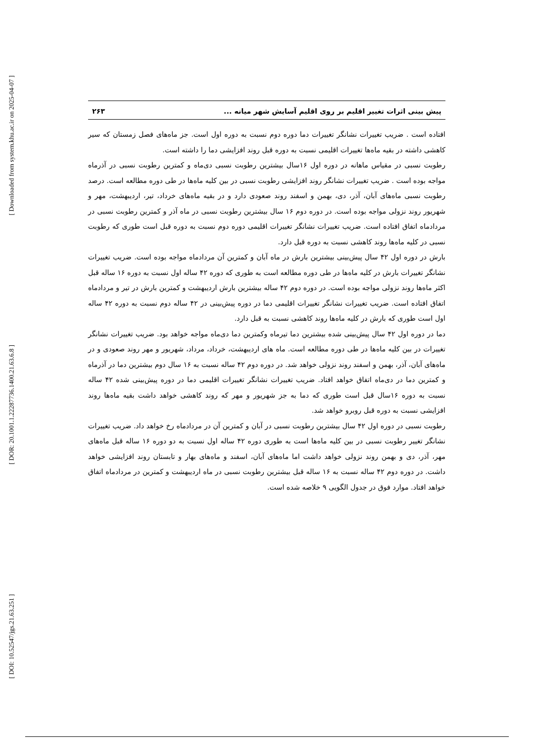[ Downloaded from system.khu.ac.ir on 2025-04-07 ]
[ DOR: 20.1001.1.22287736.1400.21.63.6.8 ]
[ DOI: 10.52547/jgs.21.63.251 ]
پیش بینی اثرات تغییر اقلیم بر روی اقلیم آسایش شهر میانه ... ۲۶۳
افتاده است . ضریب تغییرات نشانگر تغییرات دما دوره دوم نسبت به دوره اول است. جز ماه‌های فصل زمستان که سیر کاهشی داشته در بقیه ماه‌ها تغییرات اقلیمی نسبت به دوره قبل روند افزایشی دما را داشته است.
رطوبت نسبی در مقیاس ماهانه در دوره اول ۱۶سال بیشترین رطوبت نسبی دی‌ماه و کمترین رطوبت نسبی در آذرماه مواجه بوده است . ضریب تغییرات نشانگر روند افزایشی رطوبت نسبی در بین کلیه ماه‌ها در طی دوره مطالعه است. درصد رطوبت نسبی ماه‌های آبان، آذر، دی، بهمن و اسفند روند صعودی دارد و در بقیه ماه‌های خرداد، تیر، اردیبهشت، مهر و شهریور روند نزولی مواجه بوده است. در دوره دوم ۱۶ سال بیشترین رطوبت نسبی در ماه آذر و کمترین رطوبت نسبی در مردادماه اتفاق افتاده است. ضریب تغییرات نشانگر تغییرات اقلیمی دوره دوم نسبت به دوره قبل است طوری که رطوبت نسبی در کلیه ماه‌ها روند کاهشی نسبت به دوره قبل دارد.
بارش در دوره اول ۴۲ سال پیش‌بینی بیشترین بارش در ماه آبان و کمترین آن مردادماه مواجه بوده است. ضریب تغییرات نشانگر تغییرات بارش در کلیه ماه‌ها در طی دوره مطالعه است به طوری که دوره ۴۲ ساله اول نسبت به دوره ۱۶ ساله قبل اکثر ماه‌ها روند نزولی مواجه بوده است. در دوره دوم ۴۲ ساله بیشترین بارش اردیبهشت و کمترین بارش در تیر و مردادماه اتفاق افتاده است. ضریب تغییرات نشانگر تغییرات اقلیمی دما در دوره پیش‌بینی در ۴۲ ساله دوم نسبت به دوره ۴۲ ساله اول است طوری که بارش در کلیه ماه‌ها روند کاهشی نسبت به قبل دارد.
دما در دوره اول ۴۲ سال پیش‌بینی شده بیشترین دما تیرماه وکمترین دما دی‌ماه مواجه خواهد بود. ضریب تغییرات نشانگر تغییرات در بین کلیه ماه‌ها در طی دوره مطالعه است. ماه های اردیبهشت، خرداد، مرداد، شهریور و مهر روند صعودی و در ماه‌های آبان، آذر، بهمن و اسفند روند نزولی خواهد شد. در دوره دوم ۴۲ ساله نسبت به ۱۶ سال دوم بیشترین دما در آذرماه و کمترین دما در دی‌ماه اتفاق خواهد افتاد. ضریب تغییرات نشانگر تغییرات اقلیمی دما در دوره پیش‌بینی شده ۴۲ ساله نسبت به دوره ۱۶سال قبل است طوری که دما به جز شهریور و مهر که روند کاهشی خواهد داشت بقیه ماه‌ها روند افزایشی نسبت به دوره قبل روبرو خواهد شد.
رطوبت نسبی در دوره اول ۴۲ سال بیشترین رطوبت نسبی در آبان و کمترین آن در مردادماه رخ خواهد داد. ضریب تغییرات نشانگر تغییر رطوبت نسبی در بین کلیه ماه‌ها است به طوری دوره ۴۲ ساله اول نسبت به دو دوره ۱۶ ساله قبل ماه‌های مهر، آذر، دی و بهمن روند نزولی خواهد داشت اما ماه‌های آبان، اسفند و ماه‌های بهار و تابستان روند افزایشی خواهد داشت. در دوره دوم ۴۲ ساله نسبت به ۱۶ ساله قبل بیشترین رطوبت نسبی در ماه اردیبهشت و کمترین در مردادماه اتفاق خواهد افتاد. موارد فوق در جدول الگویی ۹ خلاصه شده است.